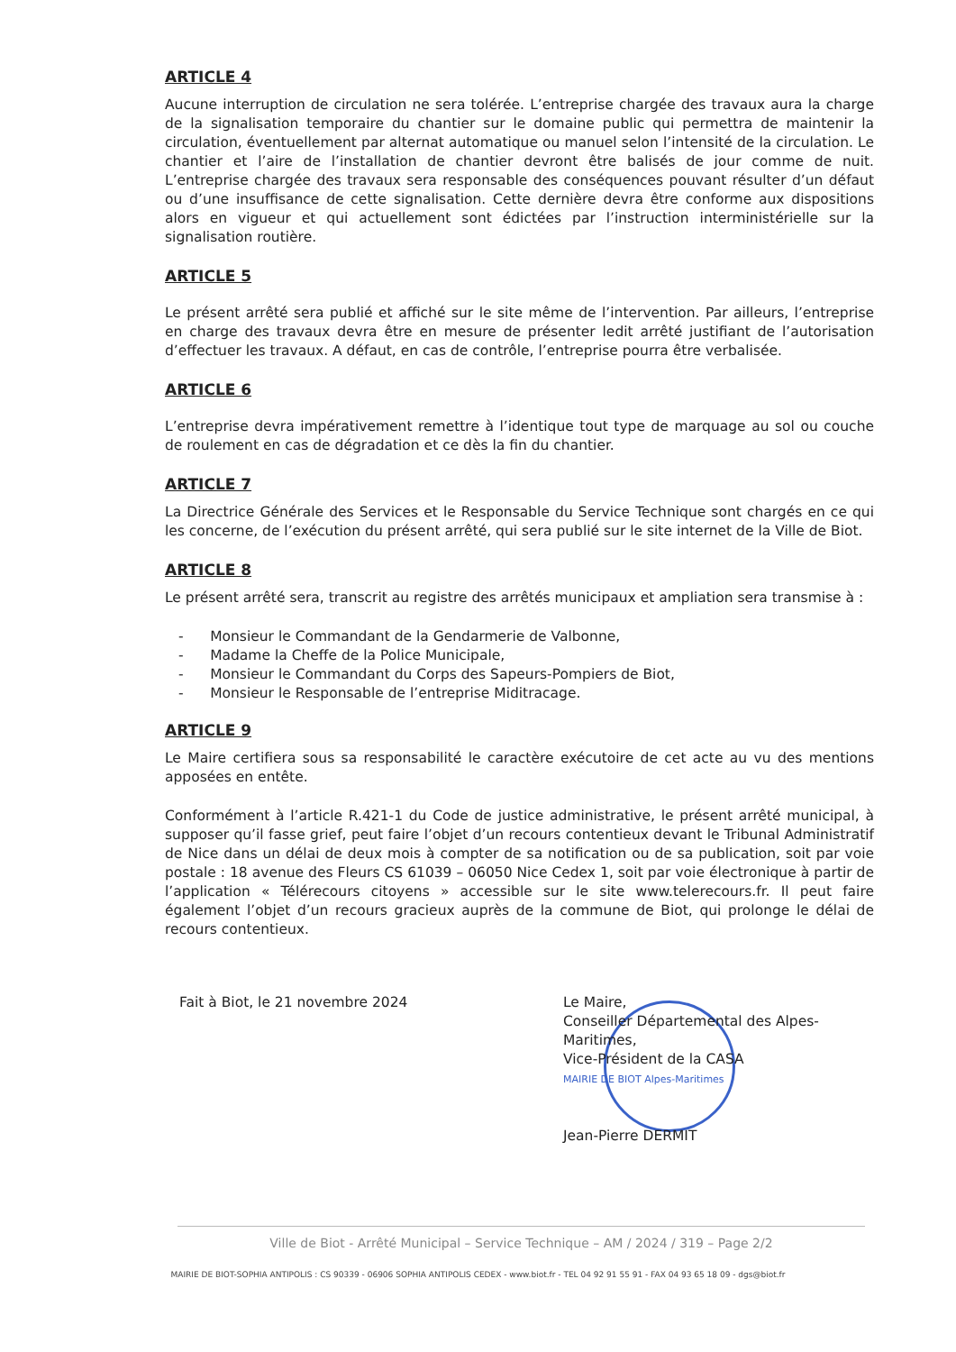ARTICLE 4
Aucune interruption de circulation ne sera tolérée. L’entreprise chargée des travaux aura la charge de la signalisation temporaire du chantier sur le domaine public qui permettra de maintenir la circulation, éventuellement par alternat automatique ou manuel selon l’intensité de la circulation. Le chantier et l’aire de l’installation de chantier devront être balisés de jour comme de nuit. L’entreprise chargée des travaux sera responsable des conséquences pouvant résulter d’un défaut ou d’une insuffisance de cette signalisation. Cette dernière devra être conforme aux dispositions alors en vigueur et qui actuellement sont édictées par l’instruction interministérielle sur la signalisation routière.
ARTICLE 5
Le présent arrêté sera publié et affiché sur le site même de l’intervention. Par ailleurs, l’entreprise en charge des travaux devra être en mesure de présenter ledit arrêté justifiant de l’autorisation d’effectuer les travaux. A défaut, en cas de contrôle, l’entreprise pourra être verbalisée.
ARTICLE 6
L’entreprise devra impérativement remettre à l’identique tout type de marquage au sol ou couche de roulement en cas de dégradation et ce dès la fin du chantier.
ARTICLE 7
La Directrice Générale des Services et le Responsable du Service Technique sont chargés en ce qui les concerne, de l’exécution du présent arrêté, qui sera publié sur le site internet de la Ville de Biot.
ARTICLE 8
Le présent arrêté sera, transcrit au registre des arrêtés municipaux et ampliation sera transmise à :
- Monsieur le Commandant de la Gendarmerie de Valbonne,
- Madame la Cheffe de la Police Municipale,
- Monsieur le Commandant du Corps des Sapeurs-Pompiers de Biot,
- Monsieur le Responsable de l’entreprise Miditracage.
ARTICLE 9
Le Maire certifiera sous sa responsabilité le caractère exécutoire de cet acte au vu des mentions apposées en entête.
Conformément à l’article R.421-1 du Code de justice administrative, le présent arrêté municipal, à supposer qu’il fasse grief, peut faire l’objet d’un recours contentieux devant le Tribunal Administratif de Nice dans un délai de deux mois à compter de sa notification ou de sa publication, soit par voie postale : 18 avenue des Fleurs CS 61039 – 06050 Nice Cedex 1, soit par voie électronique à partir de l’application « Télérecours citoyens » accessible sur le site www.telerecours.fr. Il peut faire également l’objet d’un recours gracieux auprès de la commune de Biot, qui prolonge le délai de recours contentieux.
Fait à Biot, le 21 novembre 2024
Le Maire,
Conseiller Départemental des Alpes-Maritimes,
Vice-Président de la CASA
MAIRIE DE BIOT Alpes-Maritimes
Jean-Pierre DERMIT
Ville de Biot - Arrêté Municipal – Service Technique – AM / 2024 / 319 – Page 2/2
MAIRIE DE BIOT-SOPHIA ANTIPOLIS : CS 90339 - 06906 SOPHIA ANTIPOLIS CEDEX - www.biot.fr - TEL 04 92 91 55 91 - FAX 04 93 65 18 09 - dgs@biot.fr